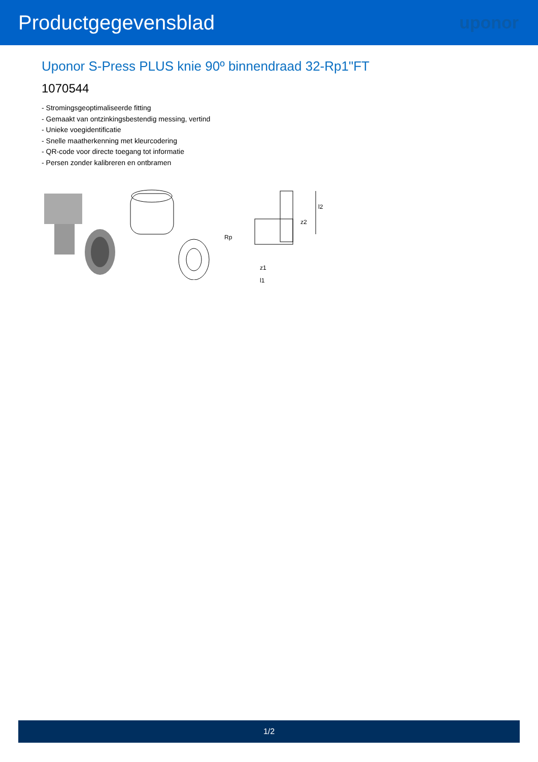Productgegevensblad
uponor
Uponor S-Press PLUS knie 90º binnendraad 32-Rp1"FT
1070544
- Stromingsgeoptimaliseerde fitting
- Gemaakt van ontzinkingsbestendig messing, vertind
- Unieke voegidentificatie
- Snelle maatherkenning met kleurcodering
- QR-code voor directe toegang tot informatie
- Persen zonder kalibreren en ontbramen
Rp
z1
l1
z2
l2
1/2